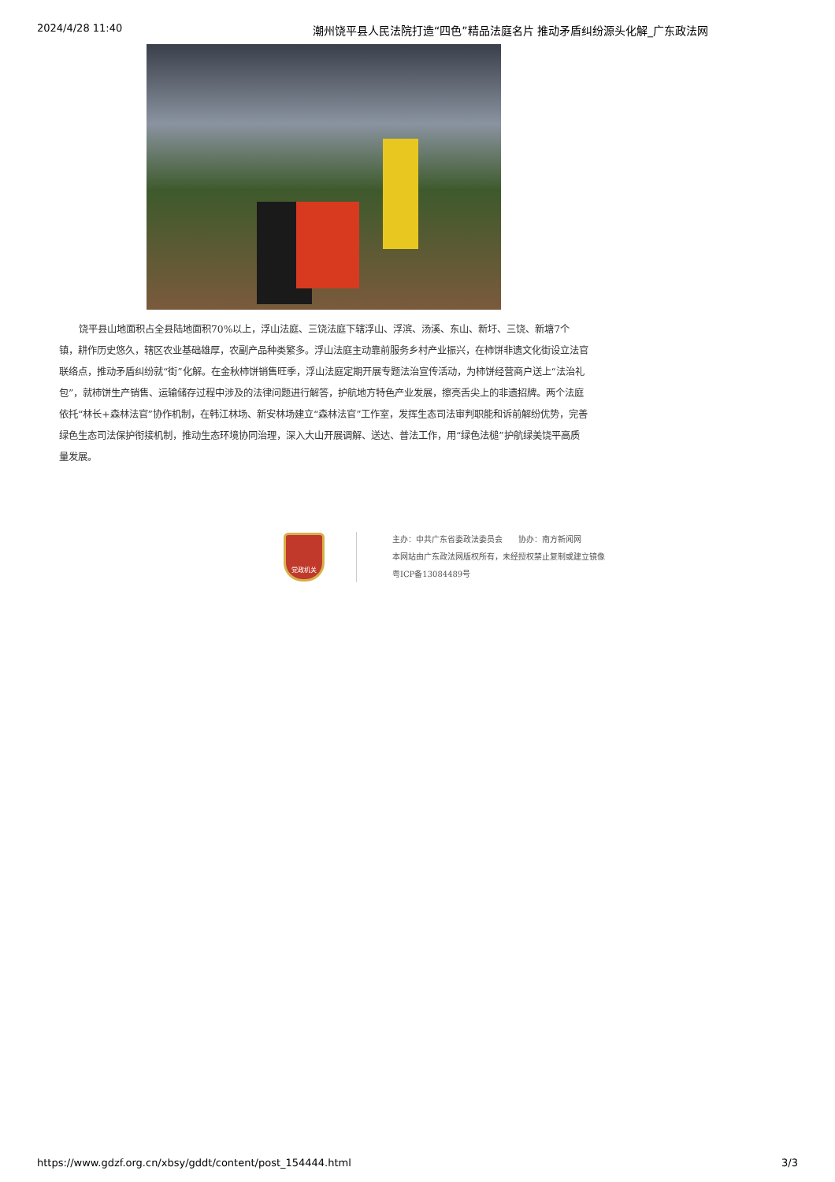2024/4/28 11:40 潮州饶平县人民法院打造“四色”精品法庭名片 推动矛盾纠纷源头化解_广东政法网
饶平县山地面积占全县陆地面积70%以上，浮山法庭、三饶法庭下辖浮山、浮滨、汤溪、东山、新圩、三饶、新塘7个镇，耕作历史悠久，辖区农业基础雄厚，农副产品种类繁多。浮山法庭主动靠前服务乡村产业振兴，在柿饼非遗文化街设立法官联络点，推动矛盾纠纷就“街”化解。在金秋柿饼销售旺季，浮山法庭定期开展专题法治宣传活动，为柿饼经营商户送上“法治礼包”，就柿饼生产销售、运输储存过程中涉及的法律问题进行解答，护航地方特色产业发展，擦亮舌尖上的非遗招牌。两个法庭依托“林长+森林法官”协作机制，在韩江林场、新安林场建立“森林法官”工作室，发挥生态司法审判职能和诉前解纷优势，完善绿色生态司法保护衔接机制，推动生态环境协同治理，深入大山开展调解、送达、普法工作，用“绿色法槌”护航绿美饶平高质量发展。
党政机关
主办：中共广东省委政法委员会　　协办：南方新闻网
本网站由广东政法网版权所有，未经授权禁止复制或建立镜像
粤ICP备13084489号
https://www.gdzf.org.cn/xbsy/gddt/content/post_154444.html 3/3